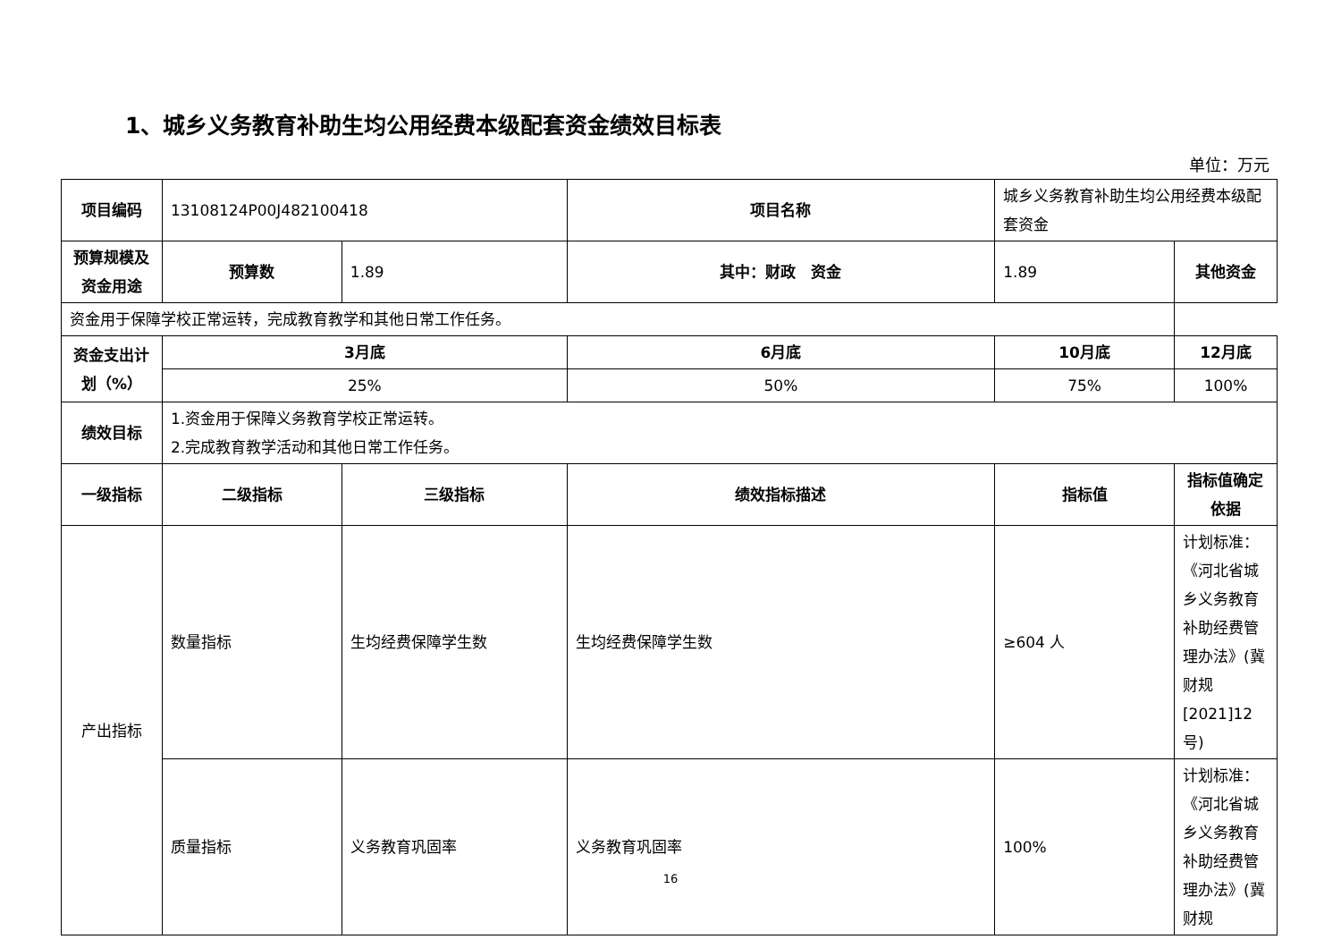1、城乡义务教育补助生均公用经费本级配套资金绩效目标表
单位：万元
| 项目编码 | 13108124P00J482100418 | | 项目名称 | 城乡义务教育补助生均公用经费本级配套资金 | |
| 预算规模及资金用途 | 预算数 | 1.89 | 其中：财政 资金 | 1.89 | 其他资金 |
| 资金用于保障学校正常运转，完成教育教学和其他日常工作任务。 | | | | | |
| 资金支出计划（%） | 3月底 | | 6月底 | 10月底 | 12月底 |
| | 25% | | 50% | 75% | 100% |
| 绩效目标 | 1.资金用于保障义务教育学校正常运转。 2.完成教育教学活动和其他日常工作任务。 | | | | |
| 一级指标 | 二级指标 | 三级指标 | 绩效指标描述 | 指标值 | 指标值确定依据 |
| 产出指标 | 数量指标 | 生均经费保障学生数 | 生均经费保障学生数 | ≥604 人 | 计划标准：《河北省城乡义务教育补助经费管理办法》(冀财规[2021]12号) |
| | 质量指标 | 义务教育巩固率 | 义务教育巩固率 | 100% | 计划标准：《河北省城乡义务教育补助经费管理办法》(冀财规 |
16